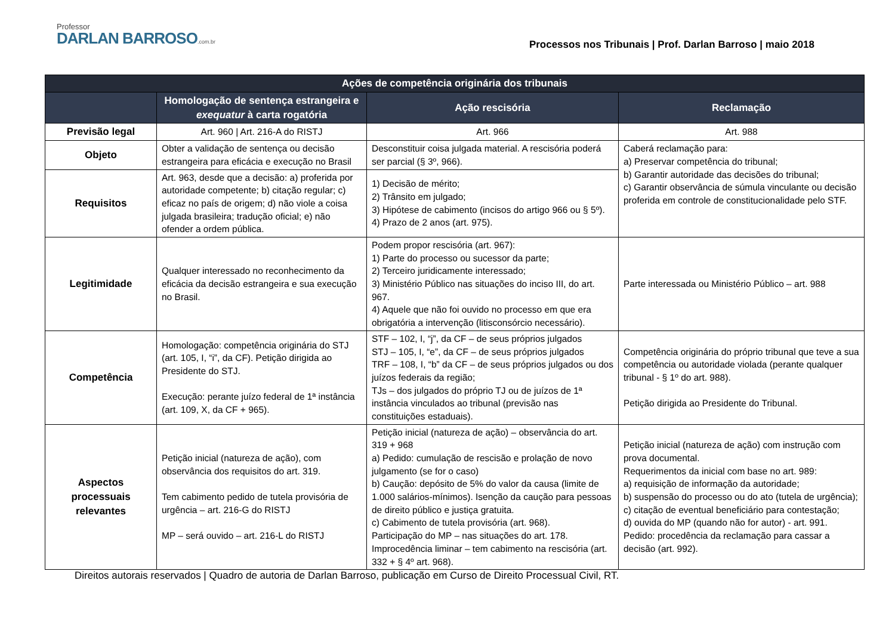Professor
DARLAN BARROSO.com.br
Processos nos Tribunais | Prof. Darlan Barroso | maio 2018
| Ações de competência originária dos tribunais | | | |
| --- | --- | --- | --- |
| | Homologação de sentença estrangeira e exequatur à carta rogatória | Ação rescisória | Reclamação |
| Previsão legal | Art. 960 / Art. 216-A do RISTJ | Art. 966 | Art. 988 |
| Objeto | Obter a validação de sentença ou decisão estrangeira para eficácia e execução no Brasil | Desconstituir coisa julgada material. A rescisória poderá ser parcial (§ 3º, 966). | Caberá reclamação para: a) Preservar competência do tribunal; b) Garantir autoridade das decisões do tribunal; c) Garantir observância de súmula vinculante ou decisão proferida em controle de constitucionalidade pelo STF. |
| Requisitos | Art. 963, desde que a decisão: a) proferida por autoridade competente; b) citação regular; c) eficaz no país de origem; d) não viole a coisa julgada brasileira; tradução oficial; e) não ofender a ordem pública. | 1) Decisão de mérito; 2) Trânsito em julgado; 3) Hipótese de cabimento (incisos do artigo 966 ou § 5º). 4) Prazo de 2 anos (art. 975). | |
| Legitimidade | Qualquer interessado no reconhecimento da eficácia da decisão estrangeira e sua execução no Brasil. | Podem propor rescisória (art. 967): 1) Parte do processo ou sucessor da parte; 2) Terceiro juridicamente interessado; 3) Ministério Público nas situações do inciso III, do art. 967. 4) Aquele que não foi ouvido no processo em que era obrigatória a intervenção (litisconsórcio necessário). | Parte interessada ou Ministério Público – art. 988 |
| Competência | Homologação: competência originária do STJ (art. 105, I, “i”, da CF). Petição dirigida ao Presidente do STJ. Execução: perante juízo federal de 1ª instância (art. 109, X, da CF + 965). | STF – 102, I, “j”, da CF – de seus próprios julgados STJ – 105, I, “e”, da CF – de seus próprios julgados TRF – 108, I, “b” da CF – de seus próprios julgados ou dos juízos federais da região; TJs – dos julgados do próprio TJ ou de juízos de 1ª instância vinculados ao tribunal (previsão nas constituições estaduais). | Competência originária do próprio tribunal que teve a sua competência ou autoridade violada (perante qualquer tribunal - § 1º do art. 988). Petição dirigida ao Presidente do Tribunal. |
| Aspectos processuais relevantes | Petição inicial (natureza de ação), com observância dos requisitos do art. 319. Tem cabimento pedido de tutela provisória de urgência – art. 216-G do RISTJ MP – será ouvido – art. 216-L do RISTJ | Petição inicial (natureza de ação) – observância do art. 319 + 968 a) Pedido: cumulação de rescisão e prolação de novo julgamento (se for o caso) b) Caução: depósito de 5% do valor da causa (limite de 1.000 salários-mínimos). Isenção da caução para pessoas de direito público e justiça gratuita. c) Cabimento de tutela provisória (art. 968). Participação do MP – nas situações do art. 178. Improcedência liminar – tem cabimento na rescisória (art. 332 + § 4º art. 968). | Petição inicial (natureza de ação) com instrução com prova documental. Requerimentos da inicial com base no art. 989: a) requisição de informação da autoridade; b) suspensão do processo ou do ato (tutela de urgência); c) citação de eventual beneficiário para contestação; d) ouvida do MP (quando não for autor) - art. 991. Pedido: procedência da reclamação para cassar a decisão (art. 992). |
Direitos autorais reservados | Quadro de autoria de Darlan Barroso, publicação em Curso de Direito Processual Civil, RT.